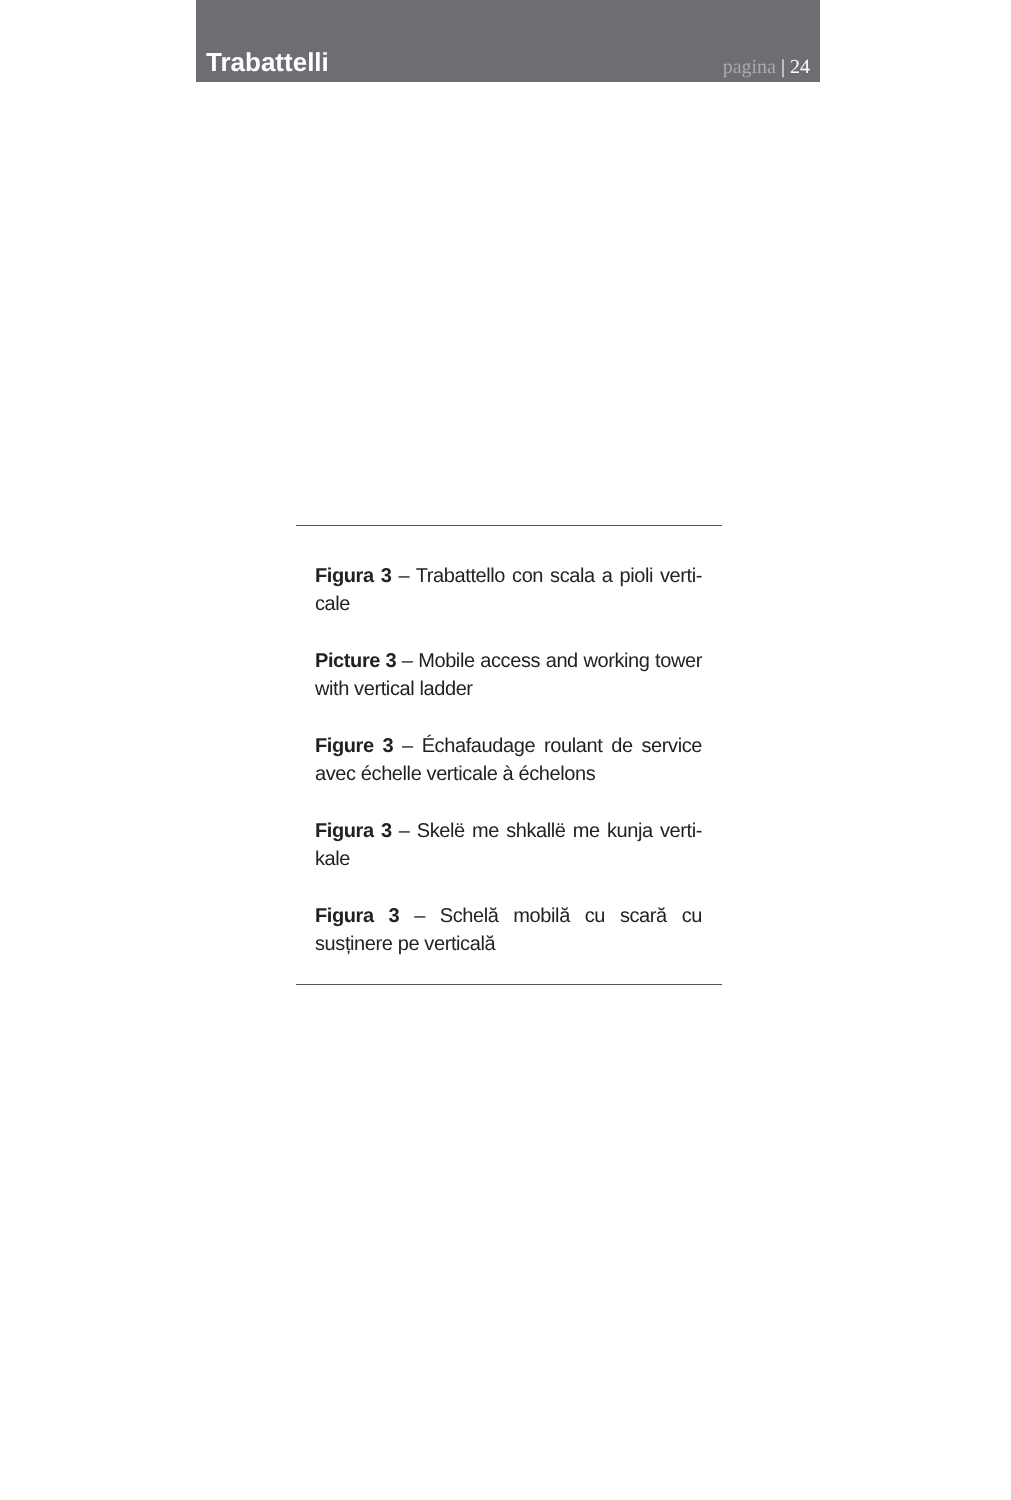Trabattelli
pagina | 24
Figura 3 – Trabattello con scala a pioli verti-cale
Picture 3 – Mobile access and working tower with vertical ladder
Figure 3 – Échafaudage roulant de service avec échelle verticale à échelons
Figura 3 – Skelë me shkallë me kunja verti-kale
Figura 3 – Schelă mobilă cu scară cu susținere pe verticală